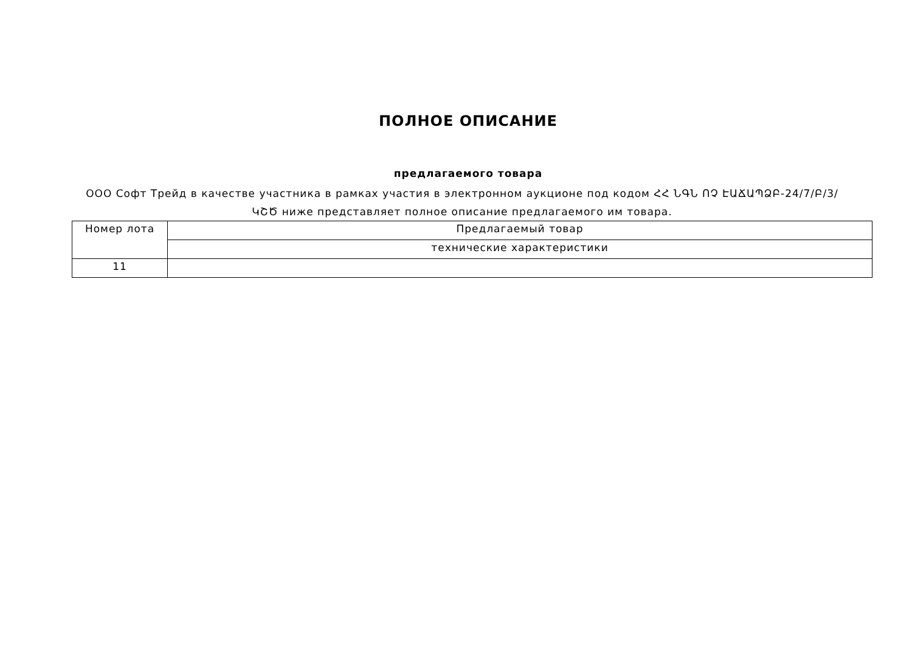ПОЛНОЕ ОПИСАНИЕ
предлагаемого товара
ООО Софт Трейд в качестве участника в рамках участия в электронном аукционе под кодом ՀՀ ՆԳՆ ՈՉ ԷԱՃԱՊՁԲ-24/7/Բ/3/ԿՇԾ ниже представляет полное описание предлагаемого им товара.
| Номер лота | Предлагаемый товар |
| | технические характеристики |
| 11 | |